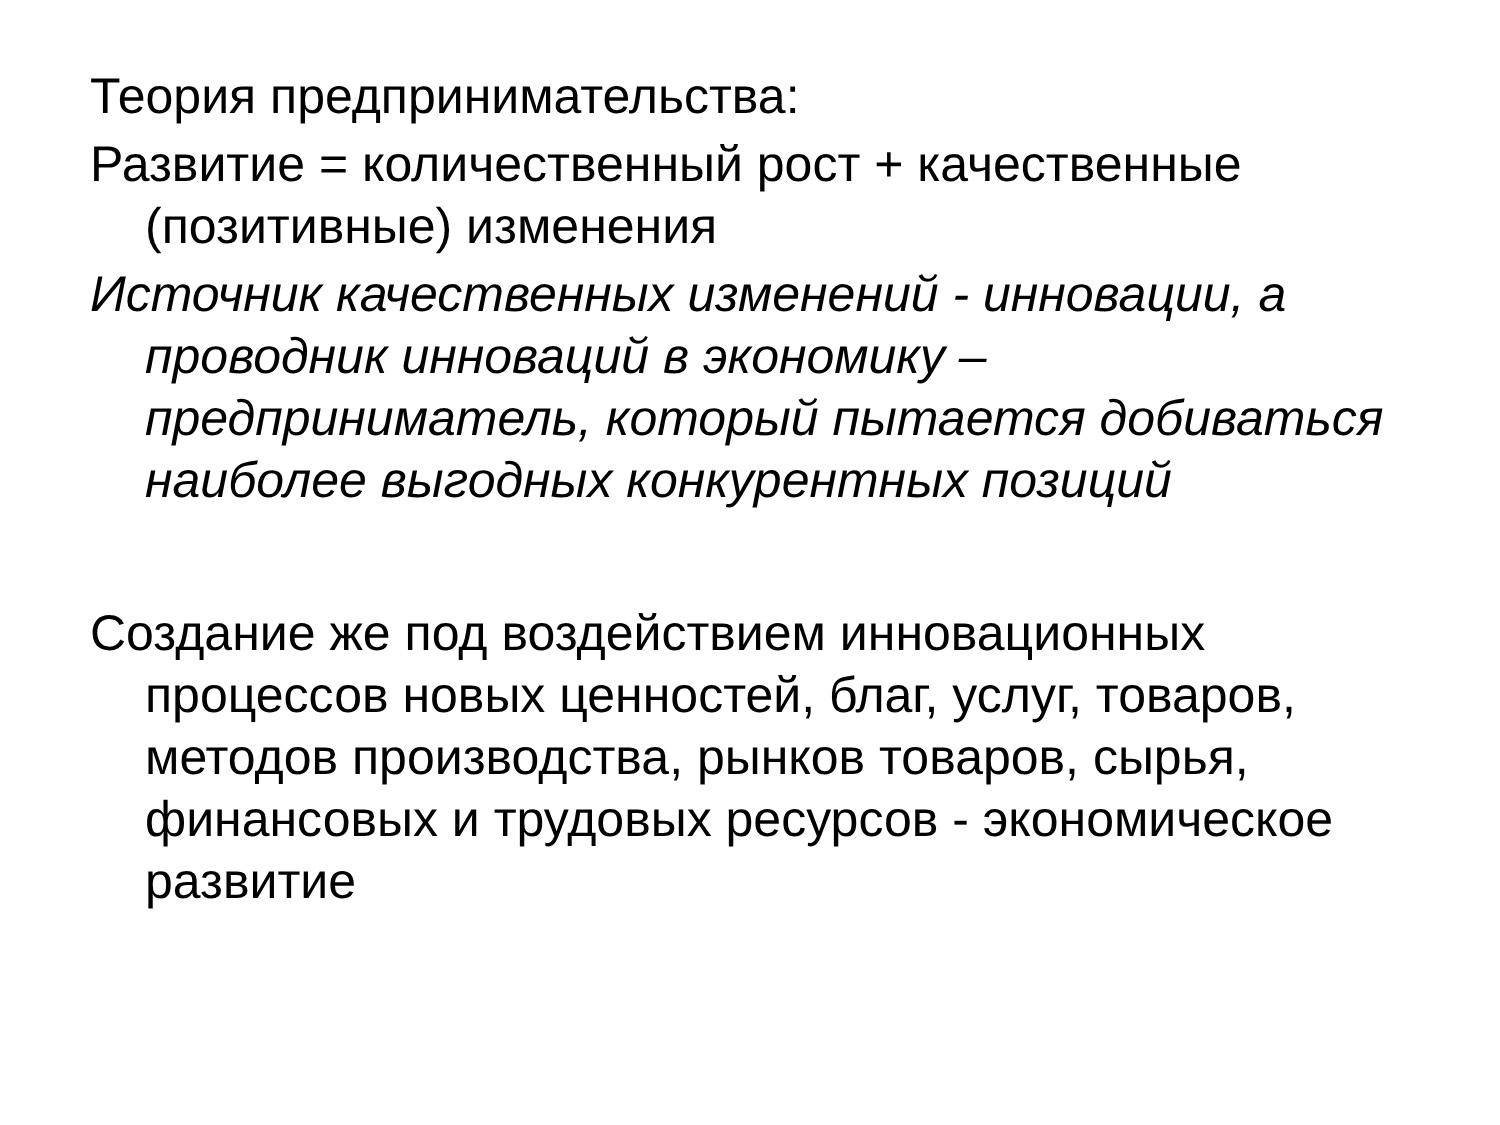Теория предпринимательства:
Развитие = количественный рост + качественные (позитивные) изменения
Источник качественных изменений - инновации, а проводник инноваций в экономику – предприниматель, который пытается добиваться наиболее выгодных конкурентных позиций
Создание же под воздействием инновационных процессов новых ценностей, благ, услуг, товаров, методов производства, рынков товаров, сырья, финансовых и трудовых ресурсов - экономическое развитие